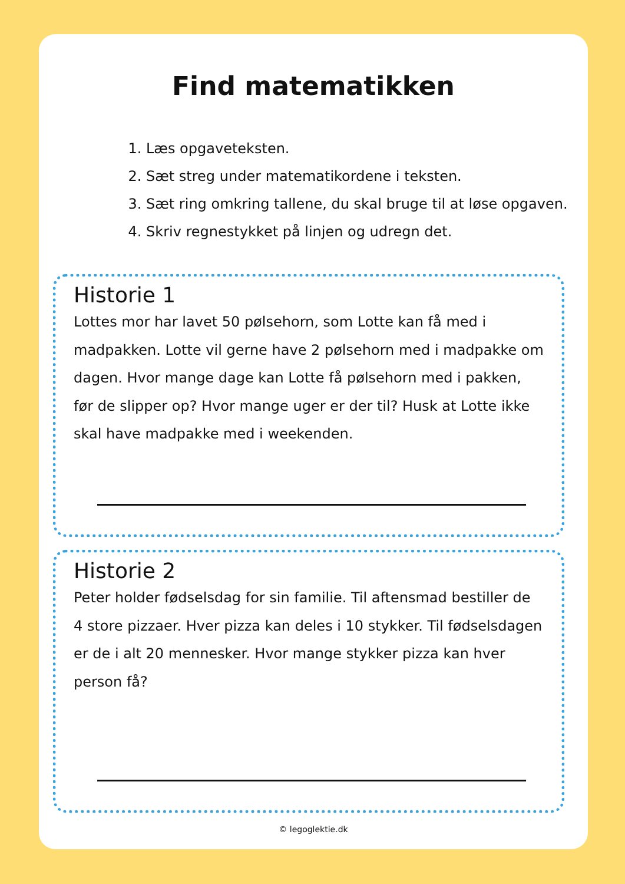Find matematikken
1. Læs opgaveteksten.
2. Sæt streg under matematikordene i teksten.
3. Sæt ring omkring tallene, du skal bruge til at løse opgaven.
4. Skriv regnestykket på linjen og udregn det.
Historie 1
Lottes mor har lavet 50 pølsehorn, som Lotte kan få med i madpakken. Lotte vil gerne have 2 pølsehorn med i madpakke om dagen. Hvor mange dage kan Lotte få pølsehorn med i pakken, før de slipper op? Hvor mange uger er der til? Husk at Lotte ikke skal have madpakke med i weekenden.
Historie 2
Peter holder fødselsdag for sin familie. Til aftensmad bestiller de 4 store pizzaer. Hver pizza kan deles i 10 stykker. Til fødselsdagen er de i alt 20 mennesker. Hvor mange stykker pizza kan hver person få?
© legoglektie.dk